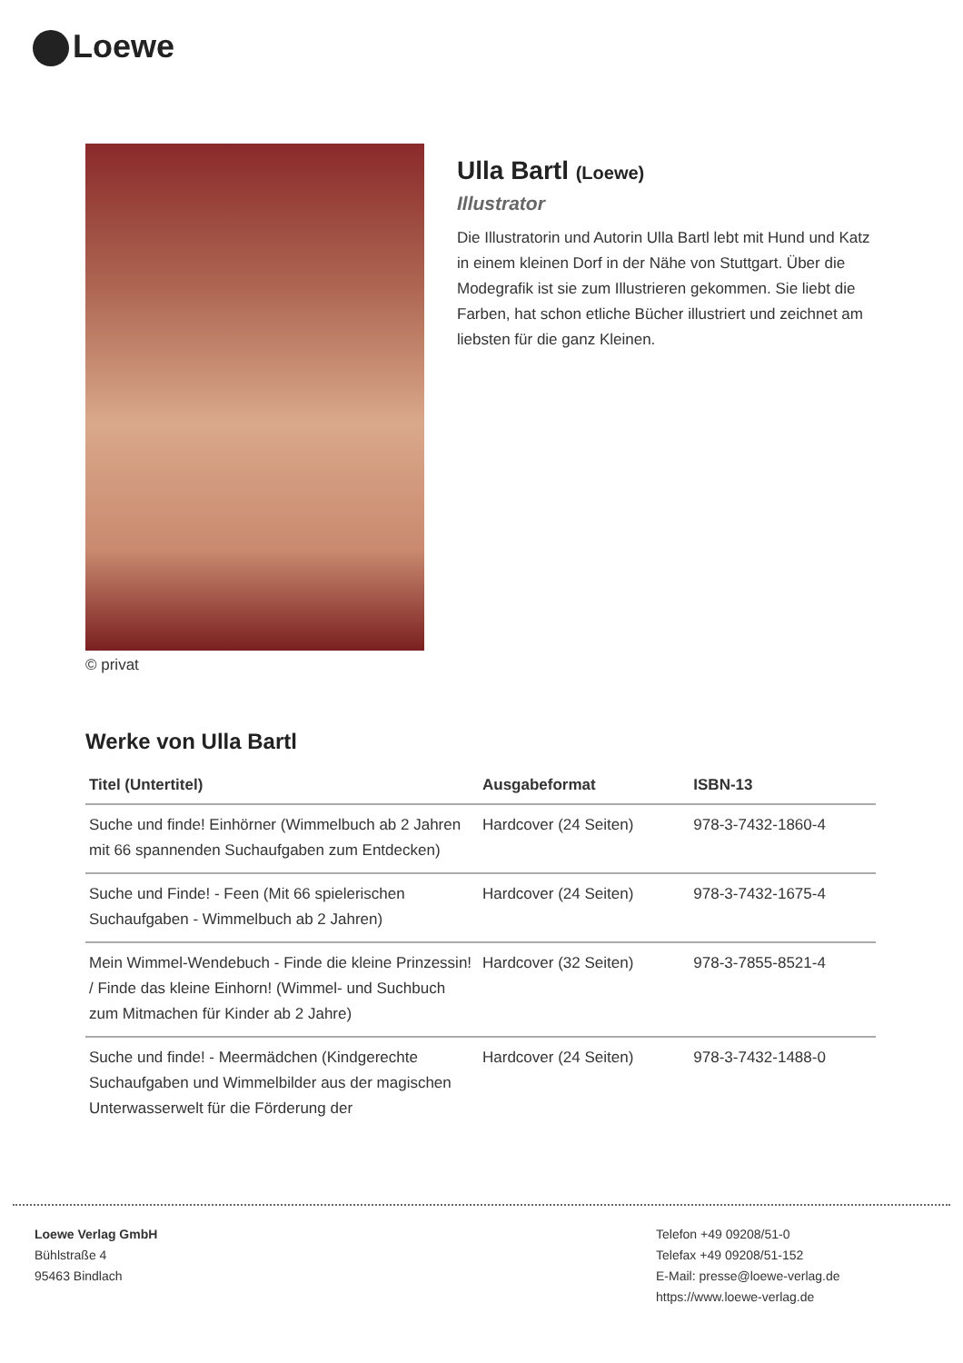Loewe
© privat
Ulla Bartl (Loewe)
Illustrator
Die Illustratorin und Autorin Ulla Bartl lebt mit Hund und Katz in einem kleinen Dorf in der Nähe von Stuttgart. Über die Modegrafik ist sie zum Illustrieren gekommen. Sie liebt die Farben, hat schon etliche Bücher illustriert und zeichnet am liebsten für die ganz Kleinen.
Werke von Ulla Bartl
| Titel (Untertitel) | Ausgabeformat | ISBN-13 |
| --- | --- | --- |
| Suche und finde! Einhörner (Wimmelbuch ab 2 Jahren mit 66 spannenden Suchaufgaben zum Entdecken) | Hardcover (24 Seiten) | 978-3-7432-1860-4 |
| Suche und Finde! - Feen (Mit 66 spielerischen Suchaufgaben - Wimmelbuch ab 2 Jahren) | Hardcover (24 Seiten) | 978-3-7432-1675-4 |
| Mein Wimmel-Wendebuch - Finde die kleine Prinzessin! / Finde das kleine Einhorn! (Wimmel- und Suchbuch zum Mitmachen für Kinder ab 2 Jahre) | Hardcover (32 Seiten) | 978-3-7855-8521-4 |
| Suche und finde! - Meermädchen (Kindgerechte Suchaufgaben und Wimmelbilder aus der magischen Unterwasserwelt für die Förderung der | Hardcover (24 Seiten) | 978-3-7432-1488-0 |
Loewe Verlag GmbH
Bühlstraße 4
95463 Bindlach
Telefon +49 09208/51-0
Telefax +49 09208/51-152
E-Mail: presse@loewe-verlag.de
https://www.loewe-verlag.de